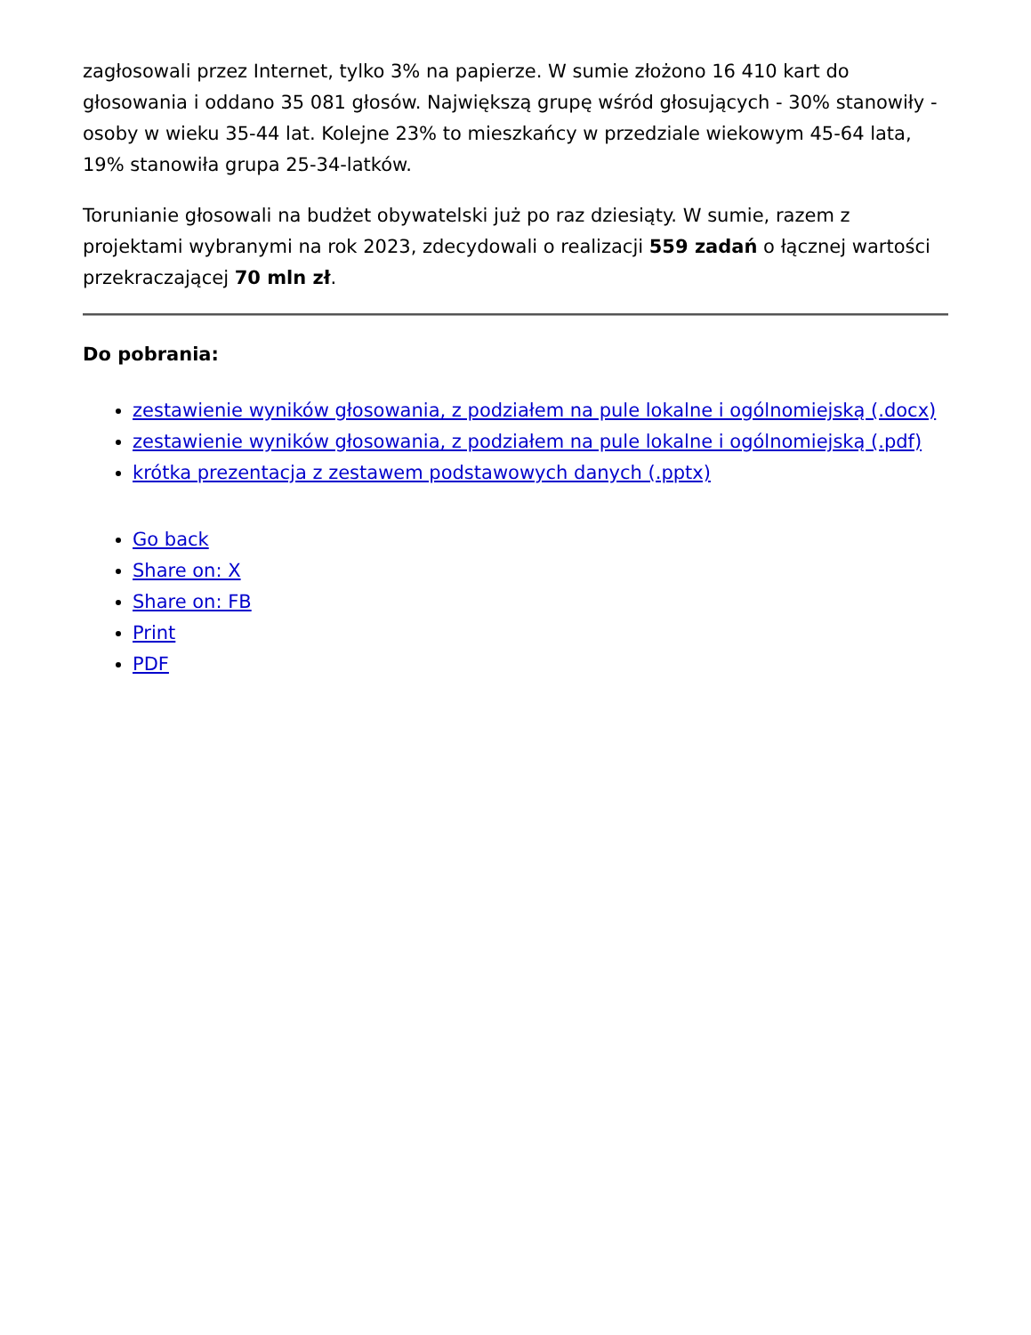zagłosowali przez Internet, tylko 3% na papierze. W sumie złożono 16 410 kart do głosowania i oddano 35 081 głosów. Największą grupę wśród głosujących - 30% stanowiły - osoby w wieku 35-44 lat. Kolejne 23% to mieszkańcy w przedziale wiekowym 45-64 lata, 19% stanowiła grupa 25-34-latków.
Torunianie głosowali na budżet obywatelski już po raz dziesiąty. W sumie, razem z projektami wybranymi na rok 2023, zdecydowali o realizacji 559 zadań o łącznej wartości przekraczającej 70 mln zł.
Do pobrania:
zestawienie wyników głosowania, z podziałem na pule lokalne i ogólnomiejską (.docx)
zestawienie wyników głosowania, z podziałem na pule lokalne i ogólnomiejską (.pdf)
krótka prezentacja z zestawem podstawowych danych (.pptx)
Go back
Share on: X
Share on: FB
Print
PDF